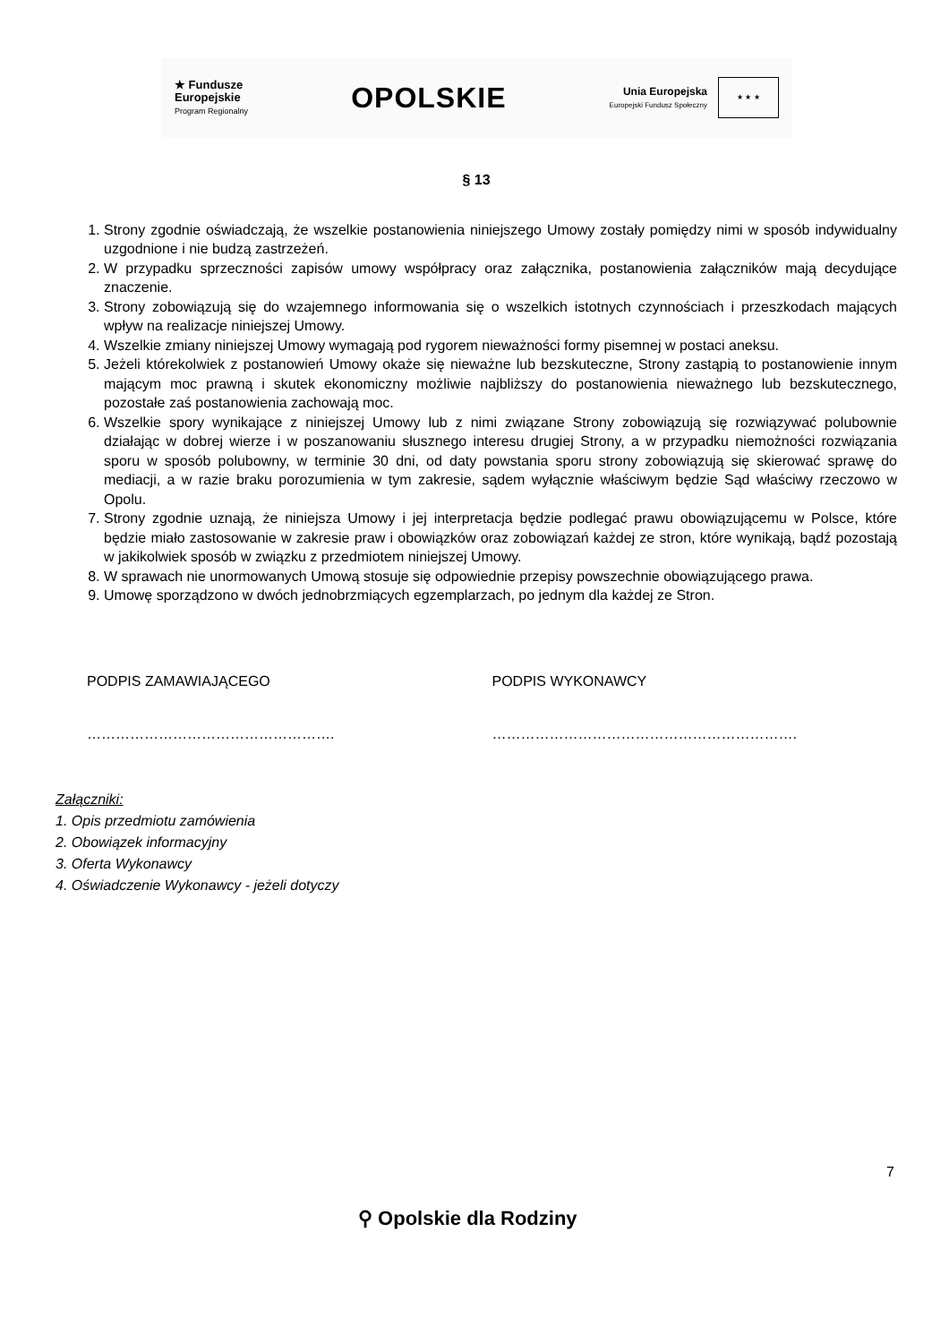★ Fundusze
Europejskie
Program Regionalny
OPOLSKIE
Unia Europejska
Europejski Fundusz Społeczny
★ ★ ★
§ 13
1. Strony zgodnie oświadczają, że wszelkie postanowienia niniejszego Umowy zostały pomiędzy nimi w sposób indywidualny uzgodnione i nie budzą zastrzeżeń.
2. W przypadku sprzeczności zapisów umowy współpracy oraz załącznika, postanowienia załączników mają decydujące znaczenie.
3. Strony zobowiązują się do wzajemnego informowania się o wszelkich istotnych czynnościach i przeszkodach mających wpływ na realizacje niniejszej Umowy.
4. Wszelkie zmiany niniejszej Umowy wymagają pod rygorem nieważności formy pisemnej w postaci aneksu.
5. Jeżeli którekolwiek z postanowień Umowy okaże się nieważne lub bezskuteczne, Strony zastąpią to postanowienie innym mającym moc prawną i skutek ekonomiczny możliwie najbliższy do postanowienia nieważnego lub bezskutecznego, pozostałe zaś postanowienia zachowają moc.
6. Wszelkie spory wynikające z niniejszej Umowy lub z nimi związane Strony zobowiązują się rozwiązywać polubownie działając w dobrej wierze i w poszanowaniu słusznego interesu drugiej Strony, a w przypadku niemożności rozwiązania sporu w sposób polubowny, w terminie 30 dni, od daty powstania sporu strony zobowiązują się skierować sprawę do mediacji, a w razie braku porozumienia w tym zakresie, sądem wyłącznie właściwym będzie Sąd właściwy rzeczowo w Opolu.
7. Strony zgodnie uznają, że niniejsza Umowy i jej interpretacja będzie podlegać prawu obowiązującemu w Polsce, które będzie miało zastosowanie w zakresie praw i obowiązków oraz zobowiązań każdej ze stron, które wynikają, bądź pozostają w jakikolwiek sposób w związku z przedmiotem niniejszej Umowy.
8. W sprawach nie unormowanych Umową stosuje się odpowiednie przepisy powszechnie obowiązującego prawa.
9. Umowę sporządzono w dwóch jednobrzmiących egzemplarzach, po jednym dla każdej ze Stron.
PODPIS ZAMAWIAJĄCEGO PODPIS WYKONAWCY
……………………………………………. ……………………………………………………….
Załączniki:
1. Opis przedmiotu zamówienia
2. Obowiązek informacyjny
3. Oferta Wykonawcy
4. Oświadczenie Wykonawcy - jeżeli dotyczy
7
⚲ Opolskie dla Rodziny